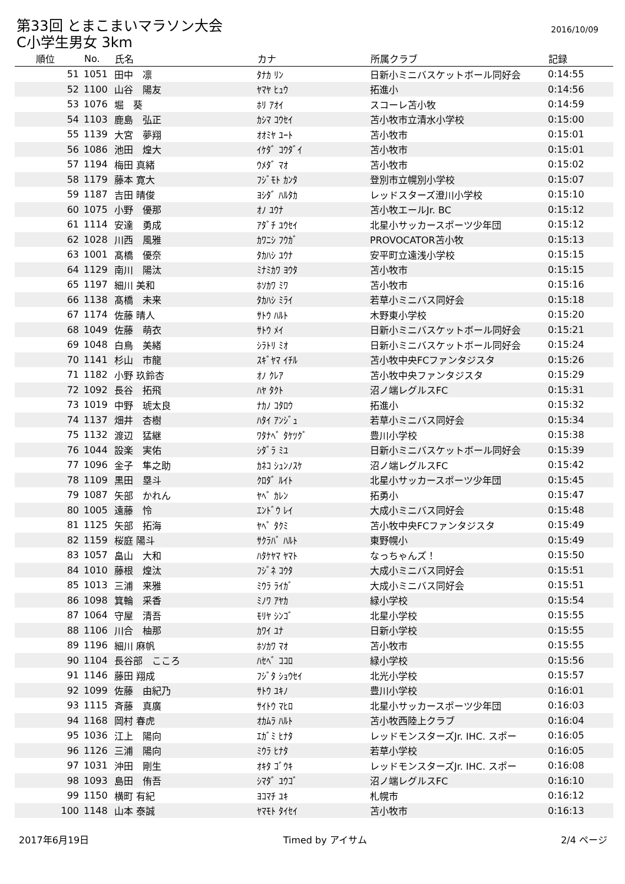第33回 とまこまいマラソン大会
2016/10/09
C小学生男女 3km
| 順位 | No. | 氏名 | カナ | 所属クラブ | 記録 |
| --- | --- | --- | --- | --- | --- |
| 51 | 1051 | 田中 凛 | ﾀﾅｶ ﾘﾝ | 日新小ミニバスケットボール同好会 | 0:14:55 |
| 52 | 1100 | 山谷 陽友 | ﾔﾏﾔ ﾋｭｳ | 拓進小 | 0:14:56 |
| 53 | 1076 | 堀 葵 | ﾎﾘ ｱｵｲ | スコーレ苫小牧 | 0:14:59 |
| 54 | 1103 | 鹿島 弘正 | ｶｼﾏ ｺｳｾｲ | 苫小牧市立清水小学校 | 0:15:00 |
| 55 | 1139 | 大宮 夢翔 | ｵｵﾐﾔ ﾕｰﾄ | 苫小牧市 | 0:15:01 |
| 56 | 1086 | 池田 煌大 | ｲｹﾀﾞ ｺｳﾀﾞｲ | 苫小牧市 | 0:15:01 |
| 57 | 1194 | 梅田 真緒 | ｳﾒﾀﾞ ﾏｵ | 苫小牧市 | 0:15:02 |
| 58 | 1179 | 藤本 寛大 | ﾌｼﾞﾓﾄ ｶﾝﾀ | 登別市立幌別小学校 | 0:15:07 |
| 59 | 1187 | 吉田 晴俊 | ﾖｼﾀﾞ ﾊﾙﾀｶ | レッドスターズ澄川小学校 | 0:15:10 |
| 60 | 1075 | 小野 優那 | ｵﾉ ﾕｳﾅ | 苫小牧エールJr. BC | 0:15:12 |
| 61 | 1114 | 安達 勇成 | ｱﾀﾞﾁ ﾕｳｾｲ | 北星小サッカースポーツ少年団 | 0:15:12 |
| 62 | 1028 | 川西 風雅 | ｶﾜﾆｼ ﾌｳｶﾞ | PROVOCATOR苫小牧 | 0:15:13 |
| 63 | 1001 | 髙橋 優奈 | ﾀｶﾊｼ ﾕｳﾅ | 安平町立遠浅小学校 | 0:15:15 |
| 64 | 1129 | 南川 陽汰 | ﾐﾅﾐｶﾜ ﾖｳﾀ | 苫小牧市 | 0:15:15 |
| 65 | 1197 | 細川 美和 | ﾎｿｶﾜ ﾐﾜ | 苫小牧市 | 0:15:16 |
| 66 | 1138 | 髙橋 未来 | ﾀｶﾊｼ ﾐﾗｲ | 若草小ミニバス同好会 | 0:15:18 |
| 67 | 1174 | 佐藤 晴人 | ｻﾄｳ ﾊﾙﾄ | 木野東小学校 | 0:15:20 |
| 68 | 1049 | 佐藤 萌衣 | ｻﾄｳ ﾒｲ | 日新小ミニバスケットボール同好会 | 0:15:21 |
| 69 | 1048 | 白鳥 美緒 | ｼﾗﾄﾘ ﾐｵ | 日新小ミニバスケットボール同好会 | 0:15:24 |
| 70 | 1141 | 杉山 市龍 | ｽｷﾞﾔﾏ ｲﾁﾙ | 苫小牧中央FCファンタジスタ | 0:15:26 |
| 71 | 1182 | 小野 玖鈴杏 | ｵﾉ ｸﾚｱ | 苫小牧中央ファンタジスタ | 0:15:29 |
| 72 | 1092 | 長谷 拓飛 | ﾊﾔ ﾀｸﾄ | 沼ノ端レグルスFC | 0:15:31 |
| 73 | 1019 | 中野 琥太良 | ﾅｶﾉ ｺﾀﾛｳ | 拓進小 | 0:15:32 |
| 74 | 1137 | 畑井 杏樹 | ﾊﾀｲ ｱﾝｼﾞｭ | 若草小ミニバス同好会 | 0:15:34 |
| 75 | 1132 | 渡辺 猛継 | ﾜﾀﾅﾍﾞ ﾀｹﾂｸﾞ | 豊川小学校 | 0:15:38 |
| 76 | 1044 | 設楽 実佑 | ｼﾀﾞﾗ ﾐﾕ | 日新小ミニバスケットボール同好会 | 0:15:39 |
| 77 | 1096 | 金子 隼之助 | ｶﾈｺ ｼｭﾝﾉｽｹ | 沼ノ端レグルスFC | 0:15:42 |
| 78 | 1109 | 黒田 塁斗 | ｸﾛﾀﾞ ﾙｲﾄ | 北星小サッカースポーツ少年団 | 0:15:45 |
| 79 | 1087 | 矢部 かれん | ﾔﾍﾞ ｶﾚﾝ | 拓勇小 | 0:15:47 |
| 80 | 1005 | 遠藤 怜 | ｴﾝﾄﾞｳ ﾚｲ | 大成小ミニバス同好会 | 0:15:48 |
| 81 | 1125 | 矢部 拓海 | ﾔﾍﾞ ﾀｸﾐ | 苫小牧中央FCファンタジスタ | 0:15:49 |
| 82 | 1159 | 桜庭 陽斗 | ｻｸﾗﾊﾞ ﾊﾙﾄ | 東野幌小 | 0:15:49 |
| 83 | 1057 | 畠山 大和 | ﾊﾀｹﾔﾏ ﾔﾏﾄ | なっちゃんズ！ | 0:15:50 |
| 84 | 1010 | 藤根 煌汰 | ﾌｼﾞﾈ ｺｳﾀ | 大成小ミニバス同好会 | 0:15:51 |
| 85 | 1013 | 三浦 来雅 | ﾐｳﾗ ﾗｲｶﾞ | 大成小ミニバス同好会 | 0:15:51 |
| 86 | 1098 | 箕輪 采香 | ﾐﾉﾜ ｱﾔｶ | 緑小学校 | 0:15:54 |
| 87 | 1064 | 守屋 清吾 | ﾓﾘﾔ ｼﾝｺﾞ | 北星小学校 | 0:15:55 |
| 88 | 1106 | 川合 柚那 | ｶﾜｲ ﾕﾅ | 日新小学校 | 0:15:55 |
| 89 | 1196 | 細川 麻帆 | ﾎｿｶﾜ ﾏｵ | 苫小牧市 | 0:15:55 |
| 90 | 1104 | 長谷部 こころ | ﾊｾﾍﾞ ｺｺﾛ | 緑小学校 | 0:15:56 |
| 91 | 1146 | 藤田 翔成 | ﾌｼﾞﾀ ｼｮｳｾｲ | 北光小学校 | 0:15:57 |
| 92 | 1099 | 佐藤 由紀乃 | ｻﾄｳ ﾕｷﾉ | 豊川小学校 | 0:16:01 |
| 93 | 1115 | 斉藤 真廣 | ｻｲﾄｳ ﾏﾋﾛ | 北星小サッカースポーツ少年団 | 0:16:03 |
| 94 | 1168 | 岡村 春虎 | ｵｶﾑﾗ ﾊﾙﾄ | 苫小牧西陸上クラブ | 0:16:04 |
| 95 | 1036 | 江上 陽向 | ｴｶﾞﾐ ﾋﾅﾀ | レッドモンスターズJr. IHC. スポー | 0:16:05 |
| 96 | 1126 | 三浦 陽向 | ﾐｳﾗ ﾋﾅﾀ | 若草小学校 | 0:16:05 |
| 97 | 1031 | 沖田 剛生 | ｵｷﾀ ｺﾞｳｷ | レッドモンスターズJr. IHC. スポー | 0:16:08 |
| 98 | 1093 | 島田 侑吾 | ｼﾏﾀﾞ ﾕｳｺﾞ | 沼ノ端レグルスFC | 0:16:10 |
| 99 | 1150 | 横町 有紀 | ﾖｺﾏﾁ ﾕｷ | 札幌市 | 0:16:12 |
| 100 | 1148 | 山本 泰誠 | ﾔﾏﾓﾄ ﾀｲｾｲ | 苫小牧市 | 0:16:13 |
2017年6月19日 Timed by アイサム 2/4 ページ